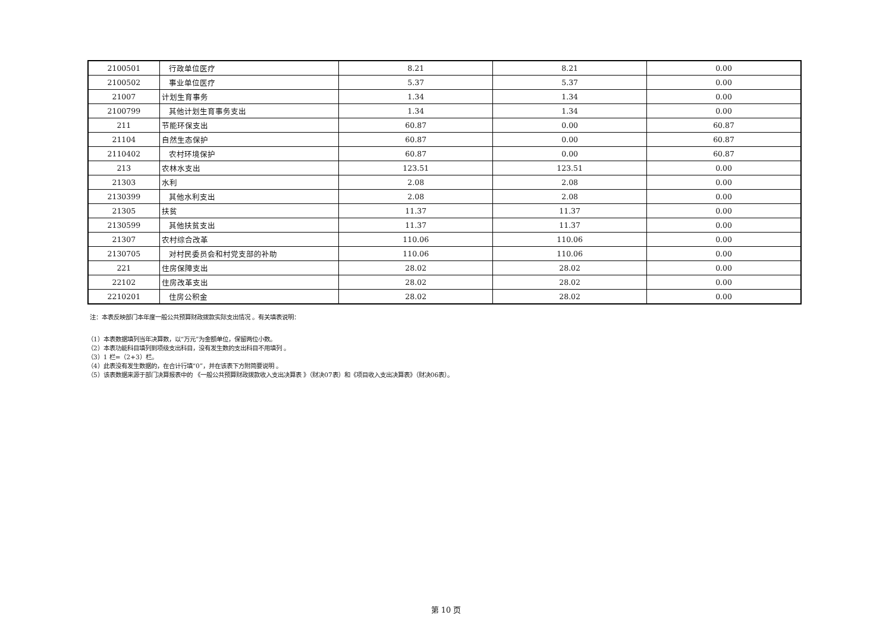| 2100501 | 行政单位医疗 | 8.21 | 8.21 | 0.00 |
| 2100502 | 事业单位医疗 | 5.37 | 5.37 | 0.00 |
| 21007 | 计划生育事务 | 1.34 | 1.34 | 0.00 |
| 2100799 | 其他计划生育事务支出 | 1.34 | 1.34 | 0.00 |
| 211 | 节能环保支出 | 60.87 | 0.00 | 60.87 |
| 21104 | 自然生态保护 | 60.87 | 0.00 | 60.87 |
| 2110402 | 农村环境保护 | 60.87 | 0.00 | 60.87 |
| 213 | 农林水支出 | 123.51 | 123.51 | 0.00 |
| 21303 | 水利 | 2.08 | 2.08 | 0.00 |
| 2130399 | 其他水利支出 | 2.08 | 2.08 | 0.00 |
| 21305 | 扶贫 | 11.37 | 11.37 | 0.00 |
| 2130599 | 其他扶贫支出 | 11.37 | 11.37 | 0.00 |
| 21307 | 农村综合改革 | 110.06 | 110.06 | 0.00 |
| 2130705 | 对村民委员会和村党支部的补助 | 110.06 | 110.06 | 0.00 |
| 221 | 住房保障支出 | 28.02 | 28.02 | 0.00 |
| 22102 | 住房改革支出 | 28.02 | 28.02 | 0.00 |
| 2210201 | 住房公积金 | 28.02 | 28.02 | 0.00 |
注：本表反映部门本年度一般公共预算财政拨款实际支出情况 。有关填表说明：
（1）本表数据填列当年决算数，以“万元”为金额单位，保留两位小数。
（2）本表功能科目填列到项级支出科目，没有发生数的支出科目不用填列 。
（3）1 栏=（2+3）栏。
（4）此表没有发生数据的，在合计行填“0”，并在该表下方附简要说明 。
（5）该表数据来源于部门决算报表中的 《一般公共预算财政拨款收入支出决算表 》（财决07表）和《项目收入支出决算表》（财决06表）。
第 10 页